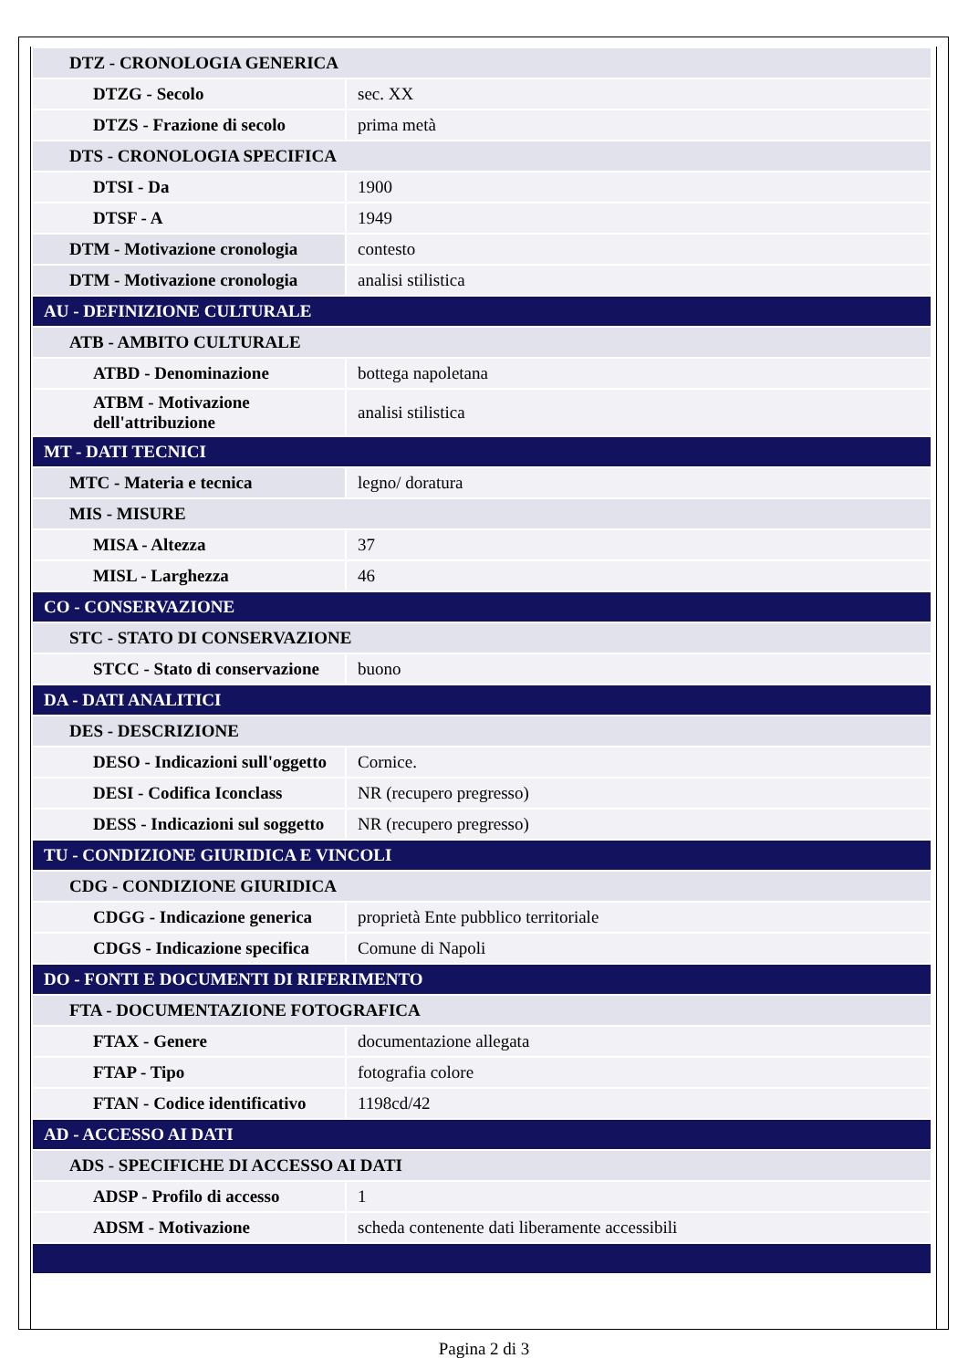| DTZ - CRONOLOGIA GENERICA | |
| DTZG - Secolo | sec. XX |
| DTZS - Frazione di secolo | prima metà |
| DTS - CRONOLOGIA SPECIFICA | |
| DTSI - Da | 1900 |
| DTSF - A | 1949 |
| DTM - Motivazione cronologia | contesto |
| DTM - Motivazione cronologia | analisi stilistica |
| AU - DEFINIZIONE CULTURALE | |
| ATB - AMBITO CULTURALE | |
| ATBD - Denominazione | bottega napoletana |
| ATBM - Motivazione dell'attribuzione | analisi stilistica |
| MT - DATI TECNICI | |
| MTC - Materia e tecnica | legno/ doratura |
| MIS - MISURE | |
| MISA - Altezza | 37 |
| MISL - Larghezza | 46 |
| CO - CONSERVAZIONE | |
| STC - STATO DI CONSERVAZIONE | |
| STCC - Stato di conservazione | buono |
| DA - DATI ANALITICI | |
| DES - DESCRIZIONE | |
| DESO - Indicazioni sull'oggetto | Cornice. |
| DESI - Codifica Iconclass | NR (recupero pregresso) |
| DESS - Indicazioni sul soggetto | NR (recupero pregresso) |
| TU - CONDIZIONE GIURIDICA E VINCOLI | |
| CDG - CONDIZIONE GIURIDICA | |
| CDGG - Indicazione generica | proprietà Ente pubblico territoriale |
| CDGS - Indicazione specifica | Comune di Napoli |
| DO - FONTI E DOCUMENTI DI RIFERIMENTO | |
| FTA - DOCUMENTAZIONE FOTOGRAFICA | |
| FTAX - Genere | documentazione allegata |
| FTAP - Tipo | fotografia colore |
| FTAN - Codice identificativo | 1198cd/42 |
| AD - ACCESSO AI DATI | |
| ADS - SPECIFICHE DI ACCESSO AI DATI | |
| ADSP - Profilo di accesso | 1 |
| ADSM - Motivazione | scheda contenente dati liberamente accessibili |
Pagina 2 di 3